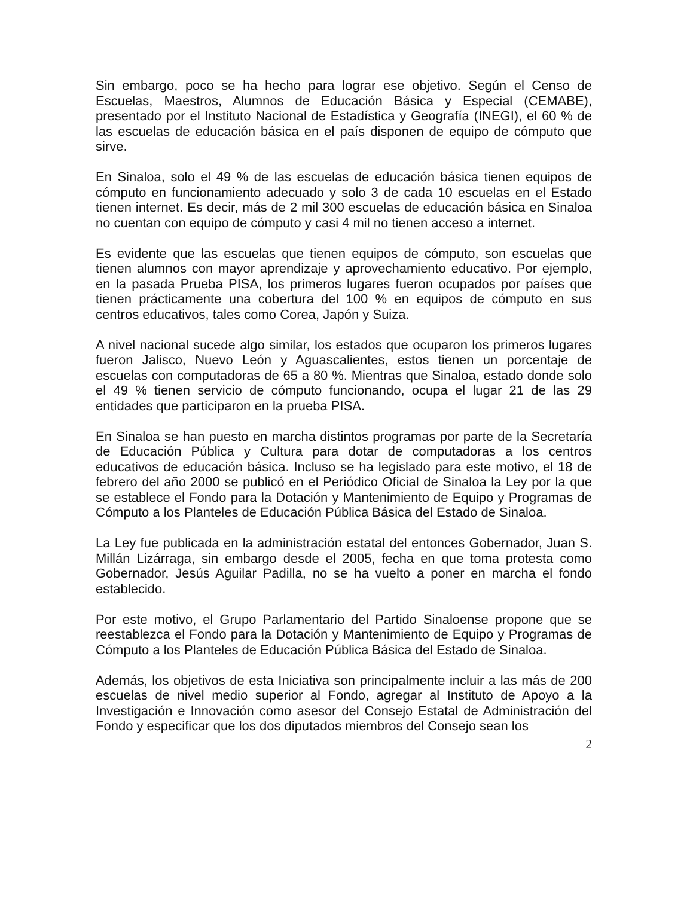Sin embargo, poco se ha hecho para lograr ese objetivo. Según el Censo de Escuelas, Maestros, Alumnos de Educación Básica y Especial (CEMABE), presentado por el Instituto Nacional de Estadística y Geografía (INEGI), el 60 % de las escuelas de educación básica en el país disponen de equipo de cómputo que sirve.
En Sinaloa, solo el 49 % de las escuelas de educación básica tienen equipos de cómputo en funcionamiento adecuado y solo 3 de cada 10 escuelas en el Estado tienen internet. Es decir, más de 2 mil 300 escuelas de educación básica en Sinaloa no cuentan con equipo de cómputo y casi 4 mil no tienen acceso a internet.
Es evidente que las escuelas que tienen equipos de cómputo, son escuelas que tienen alumnos con mayor aprendizaje y aprovechamiento educativo. Por ejemplo, en la pasada Prueba PISA, los primeros lugares fueron ocupados por países que tienen prácticamente una cobertura del 100 % en equipos de cómputo en sus centros educativos, tales como Corea, Japón y Suiza.
A nivel nacional sucede algo similar, los estados que ocuparon los primeros lugares fueron Jalisco, Nuevo León y Aguascalientes, estos tienen un porcentaje de escuelas con computadoras de 65 a 80 %. Mientras que Sinaloa, estado donde solo el 49 % tienen servicio de cómputo funcionando, ocupa el lugar 21 de las 29 entidades que participaron en la prueba PISA.
En Sinaloa se han puesto en marcha distintos programas por parte de la Secretaría de Educación Pública y Cultura para dotar de computadoras a los centros educativos de educación básica. Incluso se ha legislado para este motivo, el 18 de febrero del año 2000 se publicó en el Periódico Oficial de Sinaloa la Ley por la que se establece el Fondo para la Dotación y Mantenimiento de Equipo y Programas de Cómputo a los Planteles de Educación Pública Básica del Estado de Sinaloa.
La Ley fue publicada en la administración estatal del entonces Gobernador, Juan S. Millán Lizárraga, sin embargo desde el 2005, fecha en que toma protesta como Gobernador, Jesús Aguilar Padilla, no se ha vuelto a poner en marcha el fondo establecido.
Por este motivo, el Grupo Parlamentario del Partido Sinaloense propone que se reestablezca el Fondo para la Dotación y Mantenimiento de Equipo y Programas de Cómputo a los Planteles de Educación Pública Básica del Estado de Sinaloa.
Además, los objetivos de esta Iniciativa son principalmente incluir a las más de 200 escuelas de nivel medio superior al Fondo, agregar al Instituto de Apoyo a la Investigación e Innovación como asesor del Consejo Estatal de Administración del Fondo y especificar que los dos diputados miembros del Consejo sean los
2